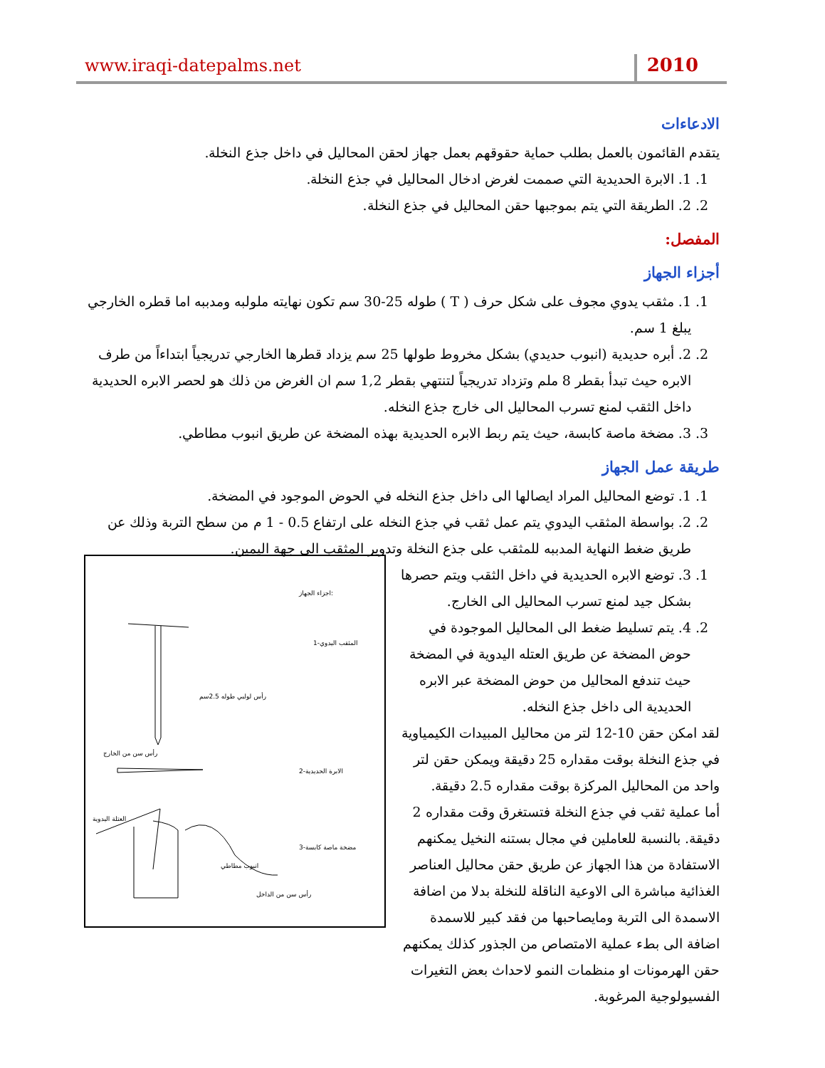www.iraqi-datepalms.net 2010
الادعاءات
يتقدم القائمون بالعمل بطلب حماية حقوقهم بعمل جهاز لحقن المحاليل في داخل جذع النخلة.
1. 1. الابرة الحديدية التي صممت لغرض ادخال المحاليل في جذع النخلة.
2. 2. الطريقة التي يتم بموجبها حقن المحاليل في جذع النخلة.
المفصل:
أجزاء الجهاز
1. 1. مثقب يدوي مجوف على شكل حرف ( T ) طوله 25-30 سم تكون نهايته ملولبه ومدببه اما قطره الخارجي يبلغ 1 سم.
2. 2. أبره حديدية (انبوب حديدي) بشكل مخروط طولها 25 سم يزداد قطرها الخارجي تدريجياً ابتداءاً من طرف الابره حيث تبدأ بقطر 8 ملم وتزداد تدريجياً لتنتهي بقطر 1,2 سم ان الغرض من ذلك هو لحصر الابره الحديدية داخل الثقب لمنع تسرب المحاليل الى خارج جذع النخله.
3. 3. مضخة ماصة كابسة، حيث يتم ربط الابره الحديدية بهذه المضخة عن طريق انبوب مطاطي.
طريقة عمل الجهاز
1. 1. توضع المحاليل المراد ايصالها الى داخل جذع النخله في الحوض الموجود في المضخة.
2. 2. بواسطة المثقب اليدوي يتم عمل ثقب في جذع النخله على ارتفاع 0.5 - 1 م من سطح التربة وذلك عن طريق ضغط النهاية المدببه للمثقب على جذع النخلة وتدوير المثقب الى جهة اليمين.
1. 3. توضع الابره الحديدية في داخل الثقب ويتم حصرها بشكل جيد لمنع تسرب المحاليل الى الخارج.
2. 4. يتم تسليط ضغط الى المحاليل الموجودة في حوض المضخة عن طريق العتله اليدوية في المضخة حيث تندفع المحاليل من حوض المضخة عبر الابره الحديدية الى داخل جذع النخله.
لقد امكن حقن 10-12 لتر من محاليل المبيدات الكيمياوية في جذع النخلة بوقت مقداره 25 دقيقة ويمكن حقن لتر واحد من المحاليل المركزة بوقت مقداره 2.5 دقيقة.
أما عملية ثقب في جذع النخلة فتستغرق وقت مقداره 2 دقيقة. بالنسبة للعاملين في مجال بستنه النخيل يمكنهم الاستفادة من هذا الجهاز عن طريق حقن محاليل العناصر الغذائية مباشرة الى الاوعية الناقلة للنخلة بدلا من اضافة الاسمدة الى التربة ومايصاحبها من فقد كبير للاسمدة اضافة الى بطء عملية الامتصاص من الجذور كذلك يمكنهم حقن الهرمونات او منظمات النمو لاحداث بعض التغيرات الفسيولوجية المرغوبة.
اجزاء الجهاز:
1-المثقب اليدوي
2-الابرة الحديدية
3-مضخة ماصة كابسة
رأس لولبي طوله 2.5سم
رأس سن من الخارج
العتلة اليدوية
انبوب مطاطي
رأس سن من الداخل